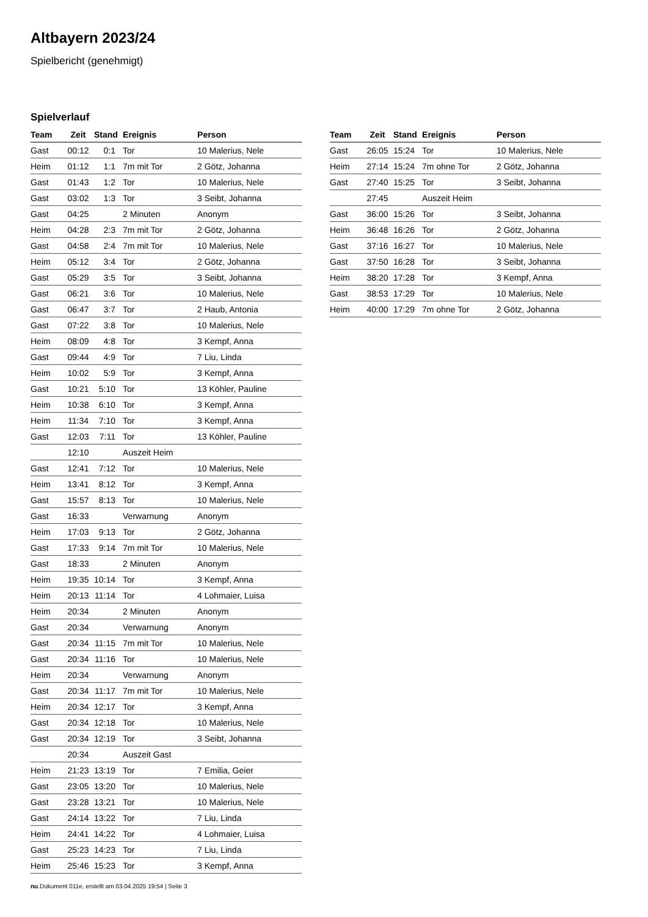Altbayern 2023/24
Spielbericht (genehmigt)
Spielverlauf
| Team | Zeit | Stand | Ereignis | Person |
| --- | --- | --- | --- | --- |
| Gast | 00:12 | 0:1 | Tor | 10 Malerius, Nele |
| Heim | 01:12 | 1:1 | 7m mit Tor | 2 Götz, Johanna |
| Gast | 01:43 | 1:2 | Tor | 10 Malerius, Nele |
| Gast | 03:02 | 1:3 | Tor | 3 Seibt, Johanna |
| Gast | 04:25 | | 2 Minuten | Anonym |
| Heim | 04:28 | 2:3 | 7m mit Tor | 2 Götz, Johanna |
| Gast | 04:58 | 2:4 | 7m mit Tor | 10 Malerius, Nele |
| Heim | 05:12 | 3:4 | Tor | 2 Götz, Johanna |
| Gast | 05:29 | 3:5 | Tor | 3 Seibt, Johanna |
| Gast | 06:21 | 3:6 | Tor | 10 Malerius, Nele |
| Gast | 06:47 | 3:7 | Tor | 2 Haub, Antonia |
| Gast | 07:22 | 3:8 | Tor | 10 Malerius, Nele |
| Heim | 08:09 | 4:8 | Tor | 3 Kempf, Anna |
| Gast | 09:44 | 4:9 | Tor | 7 Liu, Linda |
| Heim | 10:02 | 5:9 | Tor | 3 Kempf, Anna |
| Gast | 10:21 | 5:10 | Tor | 13 Köhler, Pauline |
| Heim | 10:38 | 6:10 | Tor | 3 Kempf, Anna |
| Heim | 11:34 | 7:10 | Tor | 3 Kempf, Anna |
| Gast | 12:03 | 7:11 | Tor | 13 Köhler, Pauline |
| | 12:10 | | Auszeit Heim | |
| Gast | 12:41 | 7:12 | Tor | 10 Malerius, Nele |
| Heim | 13:41 | 8:12 | Tor | 3 Kempf, Anna |
| Gast | 15:57 | 8:13 | Tor | 10 Malerius, Nele |
| Gast | 16:33 | | Verwarnung | Anonym |
| Heim | 17:03 | 9:13 | Tor | 2 Götz, Johanna |
| Gast | 17:33 | 9:14 | 7m mit Tor | 10 Malerius, Nele |
| Gast | 18:33 | | 2 Minuten | Anonym |
| Heim | 19:35 | 10:14 | Tor | 3 Kempf, Anna |
| Heim | 20:13 | 11:14 | Tor | 4 Lohmaier, Luisa |
| Heim | 20:34 | | 2 Minuten | Anonym |
| Gast | 20:34 | | Verwarnung | Anonym |
| Gast | 20:34 | 11:15 | 7m mit Tor | 10 Malerius, Nele |
| Gast | 20:34 | 11:16 | Tor | 10 Malerius, Nele |
| Heim | 20:34 | | Verwarnung | Anonym |
| Gast | 20:34 | 11:17 | 7m mit Tor | 10 Malerius, Nele |
| Heim | 20:34 | 12:17 | Tor | 3 Kempf, Anna |
| Gast | 20:34 | 12:18 | Tor | 10 Malerius, Nele |
| Gast | 20:34 | 12:19 | Tor | 3 Seibt, Johanna |
| | 20:34 | | Auszeit Gast | |
| Heim | 21:23 | 13:19 | Tor | 7 Emilia, Geier |
| Gast | 23:05 | 13:20 | Tor | 10 Malerius, Nele |
| Gast | 23:28 | 13:21 | Tor | 10 Malerius, Nele |
| Gast | 24:14 | 13:22 | Tor | 7 Liu, Linda |
| Heim | 24:41 | 14:22 | Tor | 4 Lohmaier, Luisa |
| Gast | 25:23 | 14:23 | Tor | 7 Liu, Linda |
| Heim | 25:46 | 15:23 | Tor | 3 Kempf, Anna |
| Team | Zeit | Stand | Ereignis | Person |
| --- | --- | --- | --- | --- |
| Gast | 26:05 | 15:24 | Tor | 10 Malerius, Nele |
| Heim | 27:14 | 15:24 | 7m ohne Tor | 2 Götz, Johanna |
| Gast | 27:40 | 15:25 | Tor | 3 Seibt, Johanna |
| | 27:45 | | Auszeit Heim | |
| Gast | 36:00 | 15:26 | Tor | 3 Seibt, Johanna |
| Heim | 36:48 | 16:26 | Tor | 2 Götz, Johanna |
| Gast | 37:16 | 16:27 | Tor | 10 Malerius, Nele |
| Gast | 37:50 | 16:28 | Tor | 3 Seibt, Johanna |
| Heim | 38:20 | 17:28 | Tor | 3 Kempf, Anna |
| Gast | 38:53 | 17:29 | Tor | 10 Malerius, Nele |
| Heim | 40:00 | 17:29 | 7m ohne Tor | 2 Götz, Johanna |
nu.Dokument 011e, erstellt am 03.04.2025 19:54 | Seite 3